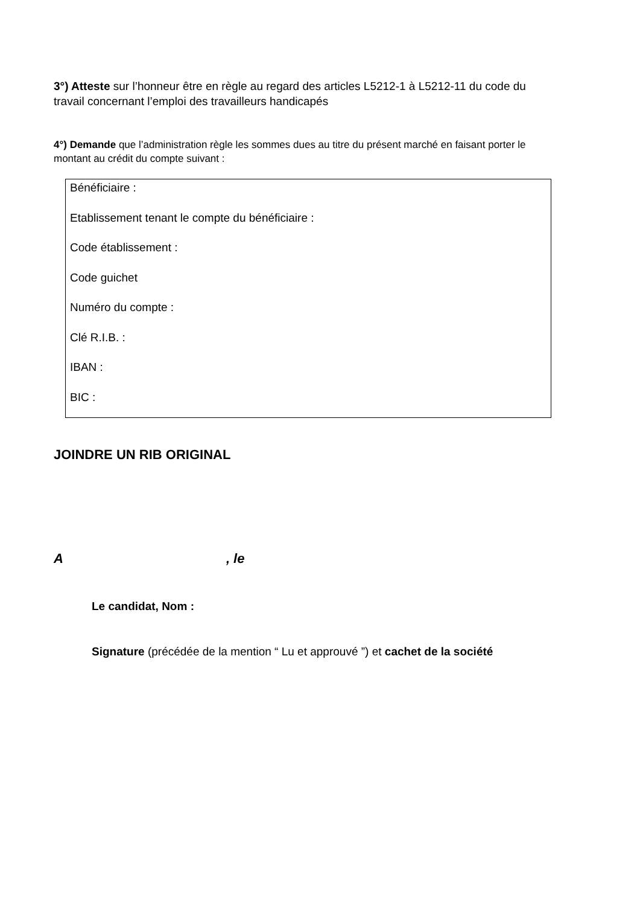3°) Atteste sur l’honneur être en règle au regard des articles L5212-1 à L5212-11 du code du travail concernant l’emploi des travailleurs handicapés
4°) Demande que l’administration règle les sommes dues au titre du présent marché en faisant porter le montant au crédit du compte suivant :
Bénéficiaire :
Etablissement tenant le compte du bénéficiaire :
Code établissement :
Code guichet
Numéro du compte :
Clé R.I.B. :
IBAN :
BIC :
JOINDRE UN RIB ORIGINAL
A , le
Le candidat, Nom :
Signature (précédée de la mention “ Lu et approuvé ”) et cachet de la société